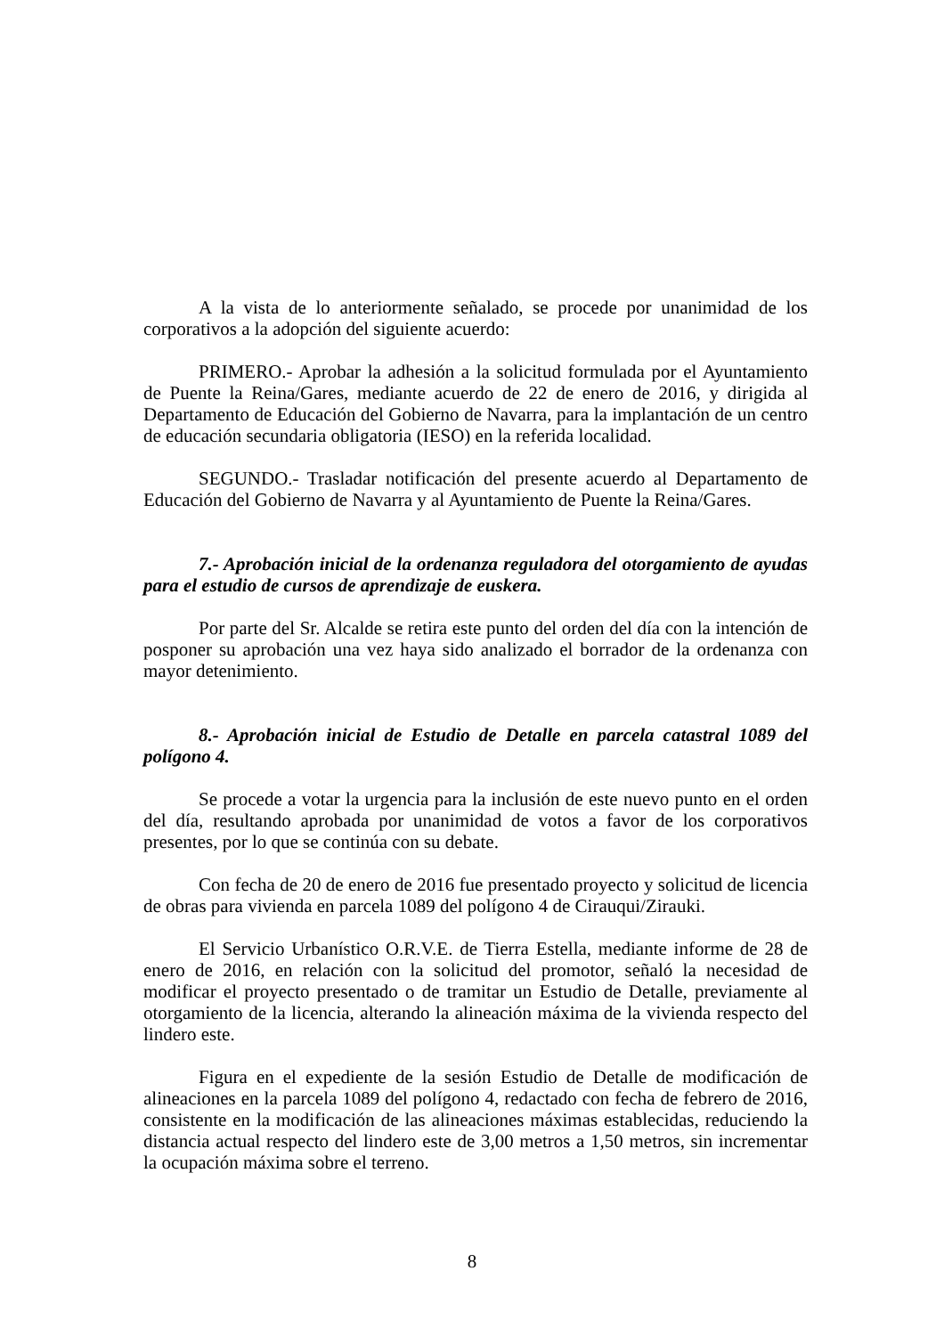A la vista de lo anteriormente señalado, se procede por unanimidad de los corporativos a la adopción del siguiente acuerdo:
PRIMERO.- Aprobar la adhesión a la solicitud formulada por el Ayuntamiento de Puente la Reina/Gares, mediante acuerdo de 22 de enero de 2016, y dirigida al Departamento de Educación del Gobierno de Navarra, para la implantación de un centro de educación secundaria obligatoria (IESO) en la referida localidad.
SEGUNDO.- Trasladar notificación del presente acuerdo al Departamento de Educación del Gobierno de Navarra y al Ayuntamiento de Puente la Reina/Gares.
7.- Aprobación inicial de la ordenanza reguladora del otorgamiento de ayudas para el estudio de cursos de aprendizaje de euskera.
Por parte del Sr. Alcalde se retira este punto del orden del día con la intención de posponer su aprobación una vez haya sido analizado el borrador de la ordenanza con mayor detenimiento.
8.- Aprobación inicial de Estudio de Detalle en parcela catastral 1089 del polígono 4.
Se procede a votar la urgencia para la inclusión de este nuevo punto en el orden del día, resultando aprobada por unanimidad de votos a favor de los corporativos presentes, por lo que se continúa con su debate.
Con fecha de 20 de enero de 2016 fue presentado proyecto y solicitud de licencia de obras para vivienda en parcela 1089 del polígono 4 de Cirauqui/Zirauki.
El Servicio Urbanístico O.R.V.E. de Tierra Estella, mediante informe de 28 de enero de 2016, en relación con la solicitud del promotor, señaló la necesidad de modificar el proyecto presentado o de tramitar un Estudio de Detalle, previamente al otorgamiento de la licencia, alterando la alineación máxima de la vivienda respecto del lindero este.
Figura en el expediente de la sesión Estudio de Detalle de modificación de alineaciones en la parcela 1089 del polígono 4, redactado con fecha de febrero de 2016, consistente en la modificación de las alineaciones máximas establecidas, reduciendo la distancia actual respecto del lindero este de 3,00 metros a 1,50 metros, sin incrementar la ocupación máxima sobre el terreno.
8